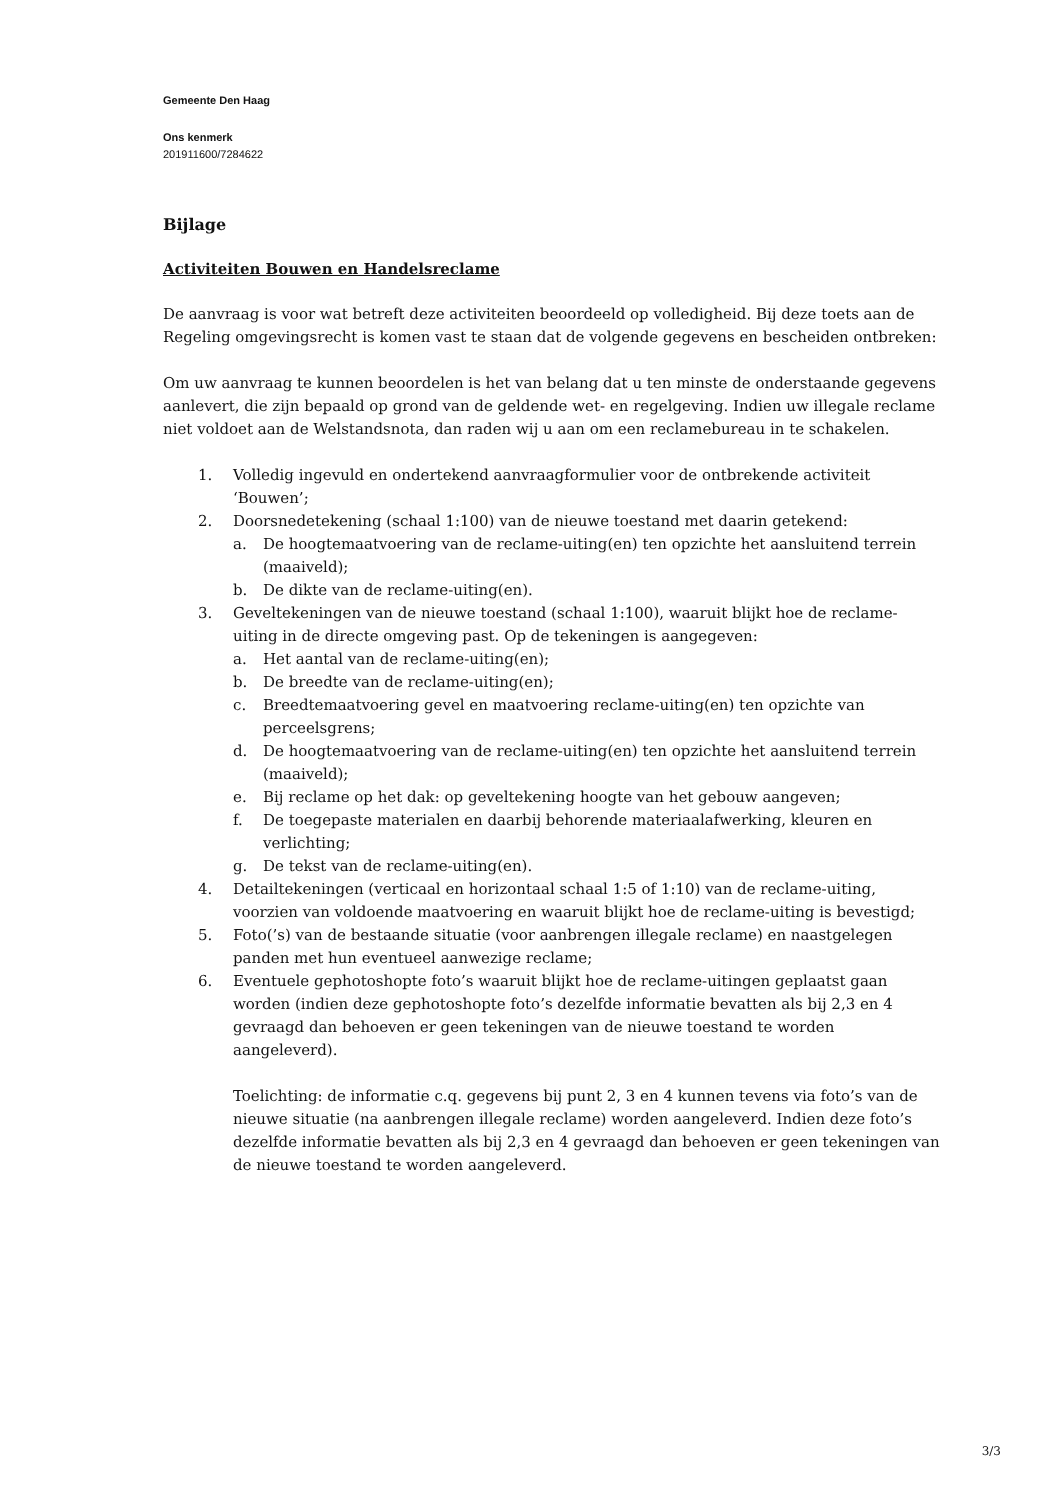Gemeente Den Haag
Ons kenmerk
201911600/7284622
Bijlage
Activiteiten Bouwen en Handelsreclame
De aanvraag is voor wat betreft deze activiteiten beoordeeld op volledigheid. Bij deze toets aan de Regeling omgevingsrecht is komen vast te staan dat de volgende gegevens en bescheiden ontbreken:
Om uw aanvraag te kunnen beoordelen is het van belang dat u ten minste de onderstaande gegevens aanlevert, die zijn bepaald op grond van de geldende wet- en regelgeving. Indien uw illegale reclame niet voldoet aan de Welstandsnota, dan raden wij u aan om een reclamebureau in te schakelen.
1. Volledig ingevuld en ondertekend aanvraagformulier voor de ontbrekende activiteit ‘Bouwen’;
2. Doorsnedetekening (schaal 1:100) van de nieuwe toestand met daarin getekend:
a. De hoogtemaatvoering van de reclame-uiting(en) ten opzichte het aansluitend terrein (maaiveld);
b. De dikte van de reclame-uiting(en).
3. Geveltekeningen van de nieuwe toestand (schaal 1:100), waaruit blijkt hoe de reclame-uiting in de directe omgeving past. Op de tekeningen is aangegeven:
a. Het aantal van de reclame-uiting(en);
b. De breedte van de reclame-uiting(en);
c. Breedtemaatvoering gevel en maatvoering reclame-uiting(en) ten opzichte van perceelsgrens;
d. De hoogtemaatvoering van de reclame-uiting(en) ten opzichte het aansluitend terrein (maaiveld);
e. Bij reclame op het dak: op geveltekening hoogte van het gebouw aangeven;
f. De toegepaste materialen en daarbij behorende materiaalafwerking, kleuren en verlichting;
g. De tekst van de reclame-uiting(en).
4. Detailtekeningen (verticaal en horizontaal schaal 1:5 of 1:10) van de reclame-uiting, voorzien van voldoende maatvoering en waaruit blijkt hoe de reclame-uiting is bevestigd;
5. Foto(’s) van de bestaande situatie (voor aanbrengen illegale reclame) en naastgelegen panden met hun eventueel aanwezige reclame;
6. Eventuele gephotoshopte foto’s waaruit blijkt hoe de reclame-uitingen geplaatst gaan worden (indien deze gephotoshopte foto’s dezelfde informatie bevatten als bij 2,3 en 4 gevraagd dan behoeven er geen tekeningen van de nieuwe toestand te worden aangeleverd).
Toelichting: de informatie c.q. gegevens bij punt 2, 3 en 4 kunnen tevens via foto’s van de nieuwe situatie (na aanbrengen illegale reclame) worden aangeleverd. Indien deze foto’s dezelfde informatie bevatten als bij 2,3 en 4 gevraagd dan behoeven er geen tekeningen van de nieuwe toestand te worden aangeleverd.
3/3